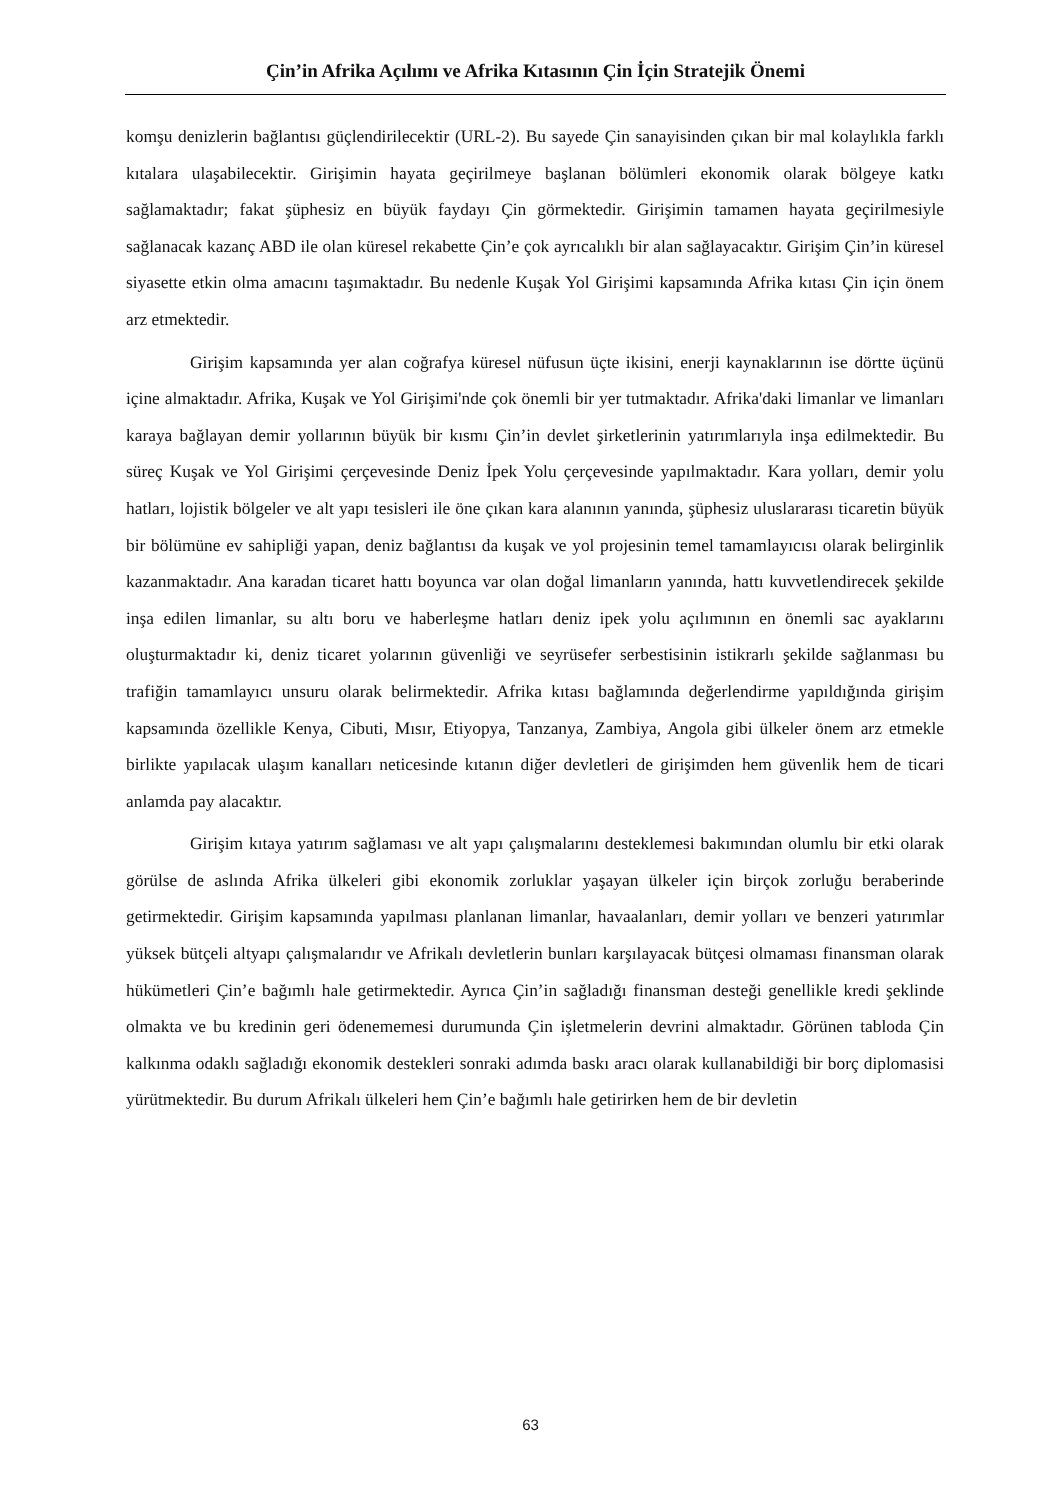Çin’in Afrika Açılımı ve Afrika Kıtasının Çin İçin Stratejik Önemi
komşu denizlerin bağlantısı güçlendirilecektir (URL-2). Bu sayede Çin sanayisinden çıkan bir mal kolaylıkla farklı kıtalara ulaşabilecektir. Girişimin hayata geçirilmeye başlanan bölümleri ekonomik olarak bölgeye katkı sağlamaktadır; fakat şüphesiz en büyük faydayı Çin görmektedir. Girişimin tamamen hayata geçirilmesiyle sağlanacak kazanç ABD ile olan küresel rekabette Çin’e çok ayrıcalıklı bir alan sağlayacaktır. Girişim Çin’in küresel siyasette etkin olma amacını taşımaktadır. Bu nedenle Kuşak Yol Girişimi kapsamında Afrika kıtası Çin için önem arz etmektedir.
Girişim kapsamında yer alan coğrafya küresel nüfusun üçte ikisini, enerji kaynaklarının ise dörtte üçünü içine almaktadır. Afrika, Kuşak ve Yol Girişimi'nde çok önemli bir yer tutmaktadır. Afrika'daki limanlar ve limanları karaya bağlayan demir yollarının büyük bir kısmı Çin’in devlet şirketlerinin yatırımlarıyla inşa edilmektedir. Bu süreç Kuşak ve Yol Girişimi çerçevesinde Deniz İpek Yolu çerçevesinde yapılmaktadır. Kara yolları, demir yolu hatları, lojistik bölgeler ve alt yapı tesisleri ile öne çıkan kara alanının yanında, şüphesiz uluslararası ticaretin büyük bir bölümüne ev sahipliği yapan, deniz bağlantısı da kuşak ve yol projesinin temel tamamlayıcısı olarak belirginlik kazanmaktadır. Ana karadan ticaret hattı boyunca var olan doğal limanların yanında, hattı kuvvetlendirecek şekilde inşa edilen limanlar, su altı boru ve haberleşme hatları deniz ipek yolu açılımının en önemli sac ayaklarını oluşturmaktadır ki, deniz ticaret yolarının güvenliği ve seyrüsefer serbestisinin istikrarlı şekilde sağlanması bu trafiğin tamamlayıcı unsuru olarak belirmektedir. Afrika kıtası bağlamında değerlendirme yapıldığında girişim kapsamında özellikle Kenya, Cibuti, Mısır, Etiyopya, Tanzanya, Zambiya, Angola gibi ülkeler önem arz etmekle birlikte yapılacak ulaşım kanalları neticesinde kıtanın diğer devletleri de girişimden hem güvenlik hem de ticari anlamda pay alacaktır.
Girişim kıtaya yatırım sağlaması ve alt yapı çalışmalarını desteklemesi bakımından olumlu bir etki olarak görülse de aslında Afrika ülkeleri gibi ekonomik zorluklar yaşayan ülkeler için birçok zorluğu beraberinde getirmektedir. Girişim kapsamında yapılması planlanan limanlar, havaalanları, demir yolları ve benzeri yatırımlar yüksek bütçeli altyapı çalışmalarıdır ve Afrikalı devletlerin bunları karşılayacak bütçesi olmaması finansman olarak hükümetleri Çin’e bağımlı hale getirmektedir. Ayrıca Çin’in sağladığı finansman desteği genellikle kredi şeklinde olmakta ve bu kredinin geri ödenememesi durumunda Çin işletmelerin devrini almaktadır. Görünen tabloda Çin kalkınma odaklı sağladığı ekonomik destekleri sonraki adımda baskı aracı olarak kullanabildiği bir borç diplomasisi yürütmektedir. Bu durum Afrikalı ülkeleri hem Çin’e bağımlı hale getirirken hem de bir devletin
63